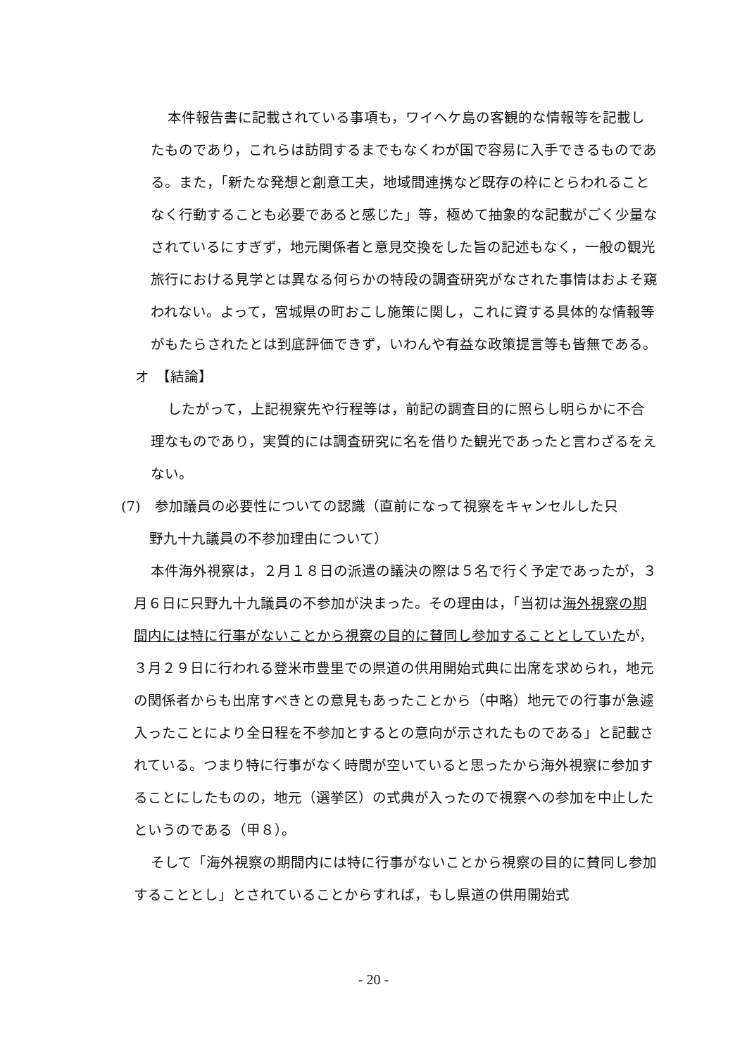本件報告書に記載されている事項も，ワイヘケ島の客観的な情報等を記載したものであり，これらは訪問するまでもなくわが国で容易に入手できるものである。また，「新たな発想と創意工夫，地域間連携など既存の枠にとらわれることなく行動することも必要であると感じた」等，極めて抽象的な記載がごく少量なされているにすぎず，地元関係者と意見交換をした旨の記述もなく，一般の観光旅行における見学とは異なる何らかの特段の調査研究がなされた事情はおよそ窺われない。よって，宮城県の町おこし施策に関し，これに資する具体的な情報等がもたらされたとは到底評価できず，いわんや有益な政策提言等も皆無である。
オ　【結論】
したがって，上記視察先や行程等は，前記の調査目的に照らし明らかに不合理なものであり，実質的には調査研究に名を借りた観光であったと言わざるをえない。
(7)　参加議員の必要性についての認識（直前になって視察をキャンセルした只
　　野九十九議員の不参加理由について）
本件海外視察は，２月１８日の派遣の議決の際は５名で行く予定であったが，３月６日に只野九十九議員の不参加が決まった。その理由は，「当初は海外視察の期間内には特に行事がないことから視察の目的に賛同し参加することとしていたが，３月２９日に行われる登米市豊里での県道の供用開始式典に出席を求められ，地元の関係者からも出席すべきとの意見もあったことから（中略）地元での行事が急遽入ったことにより全日程を不参加とするとの意向が示されたものである」と記載されている。つまり特に行事がなく時間が空いていると思ったから海外視察に参加することにしたものの，地元（選挙区）の式典が入ったので視察への参加を中止したというのである（甲８）。
そして「海外視察の期間内には特に行事がないことから視察の目的に賛同し参加することとし」とされていることからすれば，もし県道の供用開始式
- 20 -